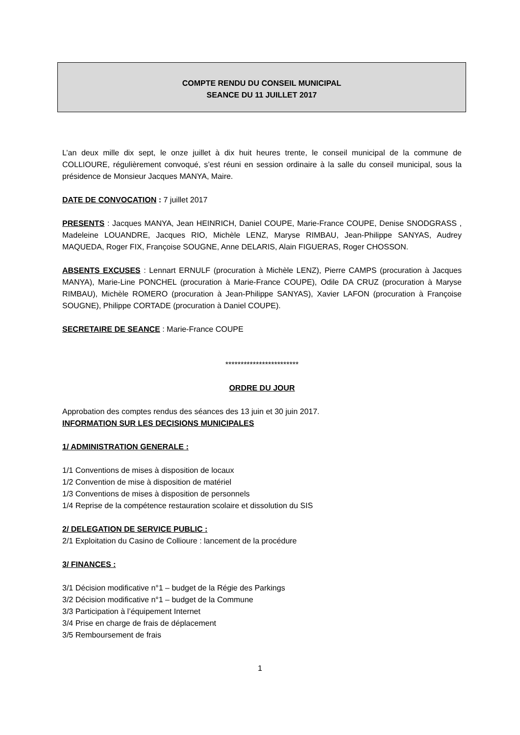COMPTE RENDU DU CONSEIL MUNICIPAL
SEANCE DU 11 JUILLET 2017
L’an deux mille dix sept, le onze juillet à dix huit heures trente, le conseil municipal de la commune de COLLIOURE, régulièrement convoqué, s’est réuni en session ordinaire à la salle du conseil municipal, sous la présidence de Monsieur Jacques MANYA, Maire.
DATE DE CONVOCATION : 7 juillet 2017
PRESENTS : Jacques MANYA, Jean HEINRICH, Daniel COUPE, Marie-France COUPE, Denise SNODGRASS , Madeleine LOUANDRE, Jacques RIO, Michèle LENZ, Maryse RIMBAU, Jean-Philippe SANYAS, Audrey MAQUEDA, Roger FIX, Françoise SOUGNE, Anne DELARIS, Alain FIGUERAS, Roger CHOSSON.
ABSENTS EXCUSES : Lennart ERNULF (procuration à Michèle LENZ), Pierre CAMPS (procuration à Jacques MANYA), Marie-Line PONCHEL (procuration à Marie-France COUPE), Odile DA CRUZ (procuration à Maryse RIMBAU), Michèle ROMERO (procuration à Jean-Philippe SANYAS), Xavier LAFON (procuration à Françoise SOUGNE), Philippe CORTADE (procuration à Daniel COUPE).
SECRETAIRE DE SEANCE : Marie-France COUPE
************************
ORDRE DU JOUR
Approbation des comptes rendus des séances des 13 juin et 30 juin 2017.
INFORMATION SUR LES DECISIONS MUNICIPALES
1/ ADMINISTRATION GENERALE :
1/1 Conventions de mises à disposition de locaux
1/2 Convention de mise à disposition de matériel
1/3 Conventions de mises à disposition de personnels
1/4 Reprise de la compétence restauration scolaire et dissolution du SIS
2/ DELEGATION DE SERVICE PUBLIC :
2/1 Exploitation du Casino de Collioure : lancement de la procédure
3/ FINANCES :
3/1 Décision modificative n°1 – budget de la Régie des Parkings
3/2 Décision modificative n°1 – budget de la Commune
3/3 Participation à l’équipement Internet
3/4 Prise en charge de frais de déplacement
3/5 Remboursement de frais
1